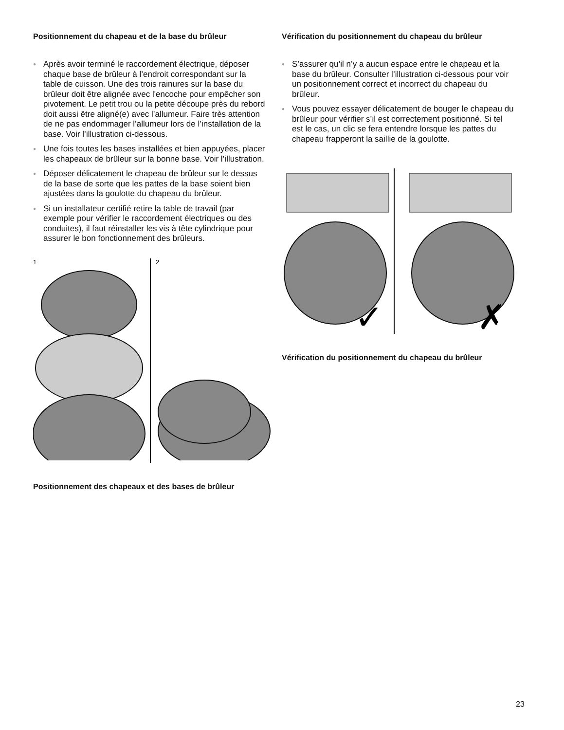Positionnement du chapeau et de la base du brûleur
● Après avoir terminé le raccordement électrique, déposer chaque base de brûleur à l’endroit correspondant sur la table de cuisson. Une des trois rainures sur la base du brûleur doit être alignée avec l'encoche pour empêcher son pivotement. Le petit trou ou la petite découpe près du rebord doit aussi être aligné(e) avec l’allumeur. Faire très attention de ne pas endommager l’allumeur lors de l’installation de la base. Voir l’illustration ci-dessous.
● Une fois toutes les bases installées et bien appuyées, placer les chapeaux de brûleur sur la bonne base. Voir l’illustration.
● Déposer délicatement le chapeau de brûleur sur le dessus de la base de sorte que les pattes de la base soient bien ajustées dans la goulotte du chapeau du brûleur.
● Si un installateur certifié retire la table de travail (par exemple pour vérifier le raccordement électriques ou des conduites), il faut réinstaller les vis à tête cylindrique pour assurer le bon fonctionnement des brûleurs.
1 2
Positionnement des chapeaux et des bases de brûleur
Vérification du positionnement du chapeau du brûleur
● S’assurer qu’il n’y a aucun espace entre le chapeau et la base du brûleur. Consulter l’illustration ci-dessous pour voir un positionnement correct et incorrect du chapeau du brûleur.
● Vous pouvez essayer délicatement de bouger le chapeau du brûleur pour vérifier s’il est correctement positionné. Si tel est le cas, un clic se fera entendre lorsque les pattes du chapeau frapperont la saillie de la goulotte.
✓
✗
Vérification du positionnement du chapeau du brûleur
23